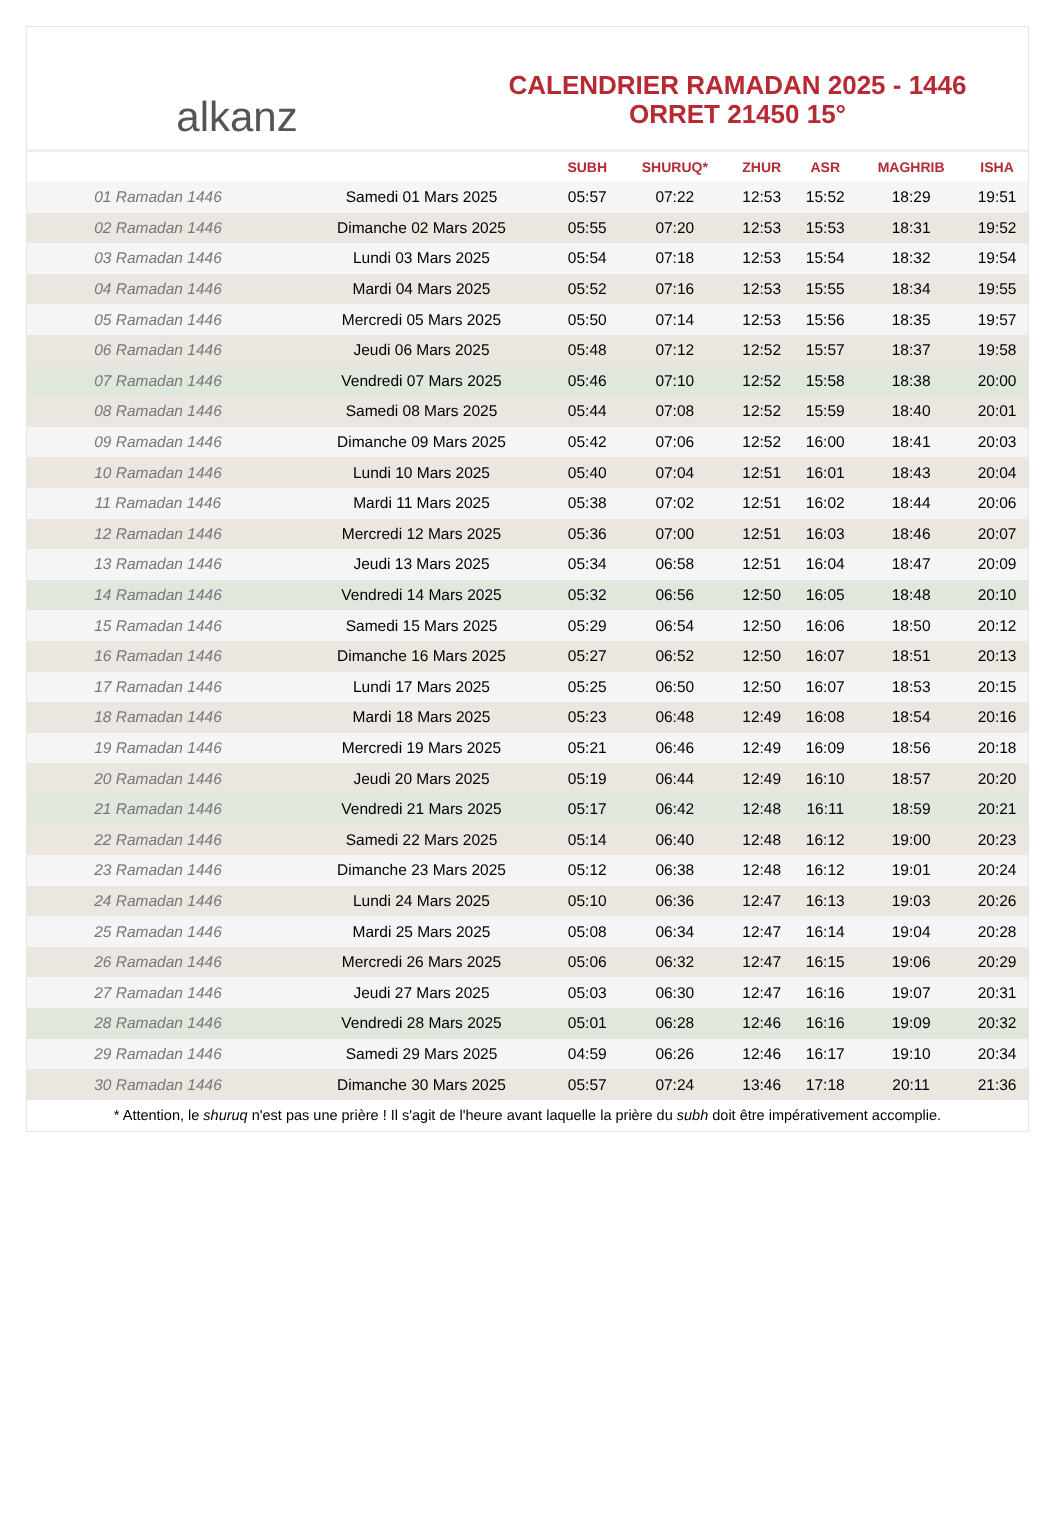alkanz
CALENDRIER RAMADAN 2025 - 1446
ORRET 21450 15°
| | | SUBH | SHURUQ* | ZHUR | ASR | MAGHRIB | ISHA |
| --- | --- | --- | --- | --- | --- | --- | --- |
| 01 Ramadan 1446 | Samedi 01 Mars 2025 | 05:57 | 07:22 | 12:53 | 15:52 | 18:29 | 19:51 |
| 02 Ramadan 1446 | Dimanche 02 Mars 2025 | 05:55 | 07:20 | 12:53 | 15:53 | 18:31 | 19:52 |
| 03 Ramadan 1446 | Lundi 03 Mars 2025 | 05:54 | 07:18 | 12:53 | 15:54 | 18:32 | 19:54 |
| 04 Ramadan 1446 | Mardi 04 Mars 2025 | 05:52 | 07:16 | 12:53 | 15:55 | 18:34 | 19:55 |
| 05 Ramadan 1446 | Mercredi 05 Mars 2025 | 05:50 | 07:14 | 12:53 | 15:56 | 18:35 | 19:57 |
| 06 Ramadan 1446 | Jeudi 06 Mars 2025 | 05:48 | 07:12 | 12:52 | 15:57 | 18:37 | 19:58 |
| 07 Ramadan 1446 | Vendredi 07 Mars 2025 | 05:46 | 07:10 | 12:52 | 15:58 | 18:38 | 20:00 |
| 08 Ramadan 1446 | Samedi 08 Mars 2025 | 05:44 | 07:08 | 12:52 | 15:59 | 18:40 | 20:01 |
| 09 Ramadan 1446 | Dimanche 09 Mars 2025 | 05:42 | 07:06 | 12:52 | 16:00 | 18:41 | 20:03 |
| 10 Ramadan 1446 | Lundi 10 Mars 2025 | 05:40 | 07:04 | 12:51 | 16:01 | 18:43 | 20:04 |
| 11 Ramadan 1446 | Mardi 11 Mars 2025 | 05:38 | 07:02 | 12:51 | 16:02 | 18:44 | 20:06 |
| 12 Ramadan 1446 | Mercredi 12 Mars 2025 | 05:36 | 07:00 | 12:51 | 16:03 | 18:46 | 20:07 |
| 13 Ramadan 1446 | Jeudi 13 Mars 2025 | 05:34 | 06:58 | 12:51 | 16:04 | 18:47 | 20:09 |
| 14 Ramadan 1446 | Vendredi 14 Mars 2025 | 05:32 | 06:56 | 12:50 | 16:05 | 18:48 | 20:10 |
| 15 Ramadan 1446 | Samedi 15 Mars 2025 | 05:29 | 06:54 | 12:50 | 16:06 | 18:50 | 20:12 |
| 16 Ramadan 1446 | Dimanche 16 Mars 2025 | 05:27 | 06:52 | 12:50 | 16:07 | 18:51 | 20:13 |
| 17 Ramadan 1446 | Lundi 17 Mars 2025 | 05:25 | 06:50 | 12:50 | 16:07 | 18:53 | 20:15 |
| 18 Ramadan 1446 | Mardi 18 Mars 2025 | 05:23 | 06:48 | 12:49 | 16:08 | 18:54 | 20:16 |
| 19 Ramadan 1446 | Mercredi 19 Mars 2025 | 05:21 | 06:46 | 12:49 | 16:09 | 18:56 | 20:18 |
| 20 Ramadan 1446 | Jeudi 20 Mars 2025 | 05:19 | 06:44 | 12:49 | 16:10 | 18:57 | 20:20 |
| 21 Ramadan 1446 | Vendredi 21 Mars 2025 | 05:17 | 06:42 | 12:48 | 16:11 | 18:59 | 20:21 |
| 22 Ramadan 1446 | Samedi 22 Mars 2025 | 05:14 | 06:40 | 12:48 | 16:12 | 19:00 | 20:23 |
| 23 Ramadan 1446 | Dimanche 23 Mars 2025 | 05:12 | 06:38 | 12:48 | 16:12 | 19:01 | 20:24 |
| 24 Ramadan 1446 | Lundi 24 Mars 2025 | 05:10 | 06:36 | 12:47 | 16:13 | 19:03 | 20:26 |
| 25 Ramadan 1446 | Mardi 25 Mars 2025 | 05:08 | 06:34 | 12:47 | 16:14 | 19:04 | 20:28 |
| 26 Ramadan 1446 | Mercredi 26 Mars 2025 | 05:06 | 06:32 | 12:47 | 16:15 | 19:06 | 20:29 |
| 27 Ramadan 1446 | Jeudi 27 Mars 2025 | 05:03 | 06:30 | 12:47 | 16:16 | 19:07 | 20:31 |
| 28 Ramadan 1446 | Vendredi 28 Mars 2025 | 05:01 | 06:28 | 12:46 | 16:16 | 19:09 | 20:32 |
| 29 Ramadan 1446 | Samedi 29 Mars 2025 | 04:59 | 06:26 | 12:46 | 16:17 | 19:10 | 20:34 |
| 30 Ramadan 1446 | Dimanche 30 Mars 2025 | 05:57 | 07:24 | 13:46 | 17:18 | 20:11 | 21:36 |
* Attention, le shuruq n'est pas une prière ! Il s'agit de l'heure avant laquelle la prière du subh doit être impérativement accomplie.